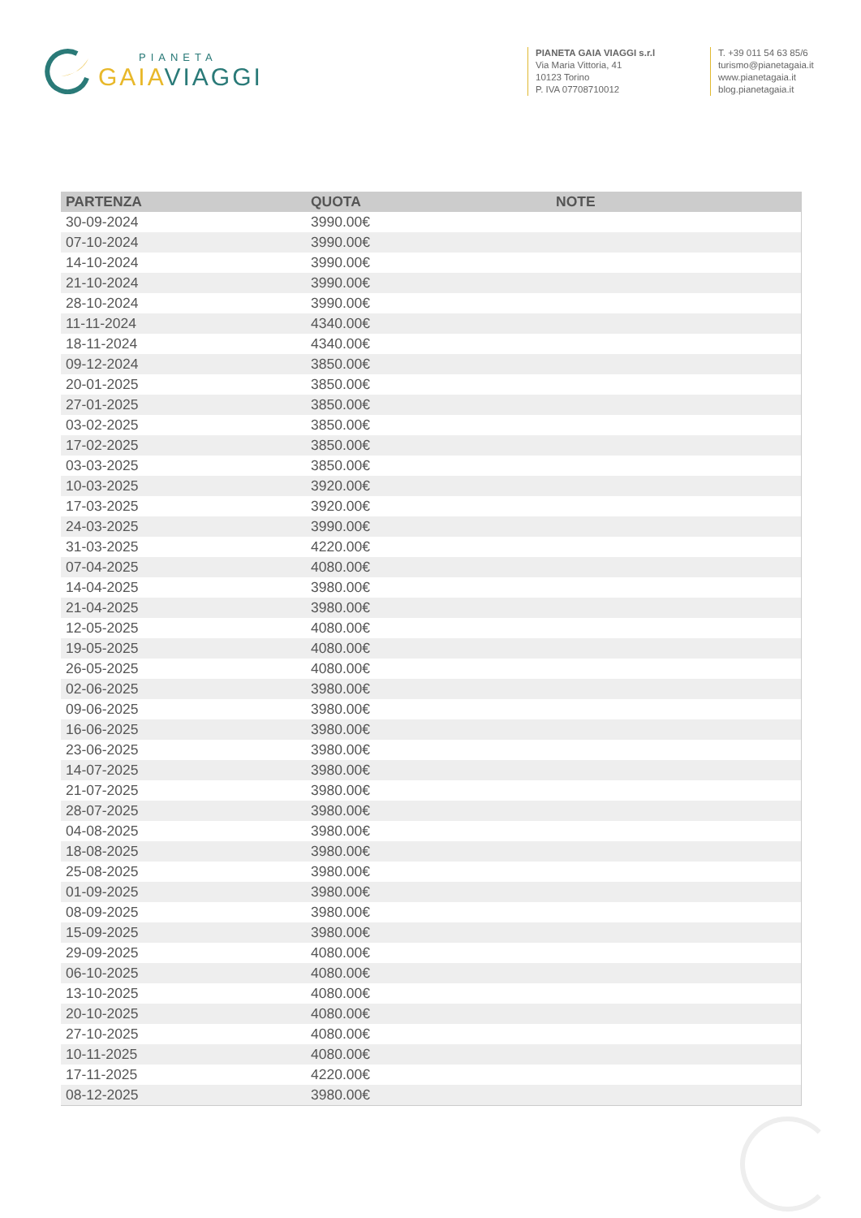PIANETA
GAIA VIAGGI
PIANETA GAIA VIAGGI s.r.l
Via Maria Vittoria, 41
10123 Torino
P. IVA 07708710012
T. +39 011 54 63 85/6
turismo@pianetagaia.it
www.pianetagaia.it
blog.pianetagaia.it
| PARTENZA | QUOTA | NOTE |
| --- | --- | --- |
| 30-09-2024 | 3990.00€ | |
| 07-10-2024 | 3990.00€ | |
| 14-10-2024 | 3990.00€ | |
| 21-10-2024 | 3990.00€ | |
| 28-10-2024 | 3990.00€ | |
| 11-11-2024 | 4340.00€ | |
| 18-11-2024 | 4340.00€ | |
| 09-12-2024 | 3850.00€ | |
| 20-01-2025 | 3850.00€ | |
| 27-01-2025 | 3850.00€ | |
| 03-02-2025 | 3850.00€ | |
| 17-02-2025 | 3850.00€ | |
| 03-03-2025 | 3850.00€ | |
| 10-03-2025 | 3920.00€ | |
| 17-03-2025 | 3920.00€ | |
| 24-03-2025 | 3990.00€ | |
| 31-03-2025 | 4220.00€ | |
| 07-04-2025 | 4080.00€ | |
| 14-04-2025 | 3980.00€ | |
| 21-04-2025 | 3980.00€ | |
| 12-05-2025 | 4080.00€ | |
| 19-05-2025 | 4080.00€ | |
| 26-05-2025 | 4080.00€ | |
| 02-06-2025 | 3980.00€ | |
| 09-06-2025 | 3980.00€ | |
| 16-06-2025 | 3980.00€ | |
| 23-06-2025 | 3980.00€ | |
| 14-07-2025 | 3980.00€ | |
| 21-07-2025 | 3980.00€ | |
| 28-07-2025 | 3980.00€ | |
| 04-08-2025 | 3980.00€ | |
| 18-08-2025 | 3980.00€ | |
| 25-08-2025 | 3980.00€ | |
| 01-09-2025 | 3980.00€ | |
| 08-09-2025 | 3980.00€ | |
| 15-09-2025 | 3980.00€ | |
| 29-09-2025 | 4080.00€ | |
| 06-10-2025 | 4080.00€ | |
| 13-10-2025 | 4080.00€ | |
| 20-10-2025 | 4080.00€ | |
| 27-10-2025 | 4080.00€ | |
| 10-11-2025 | 4080.00€ | |
| 17-11-2025 | 4220.00€ | |
| 08-12-2025 | 3980.00€ | |